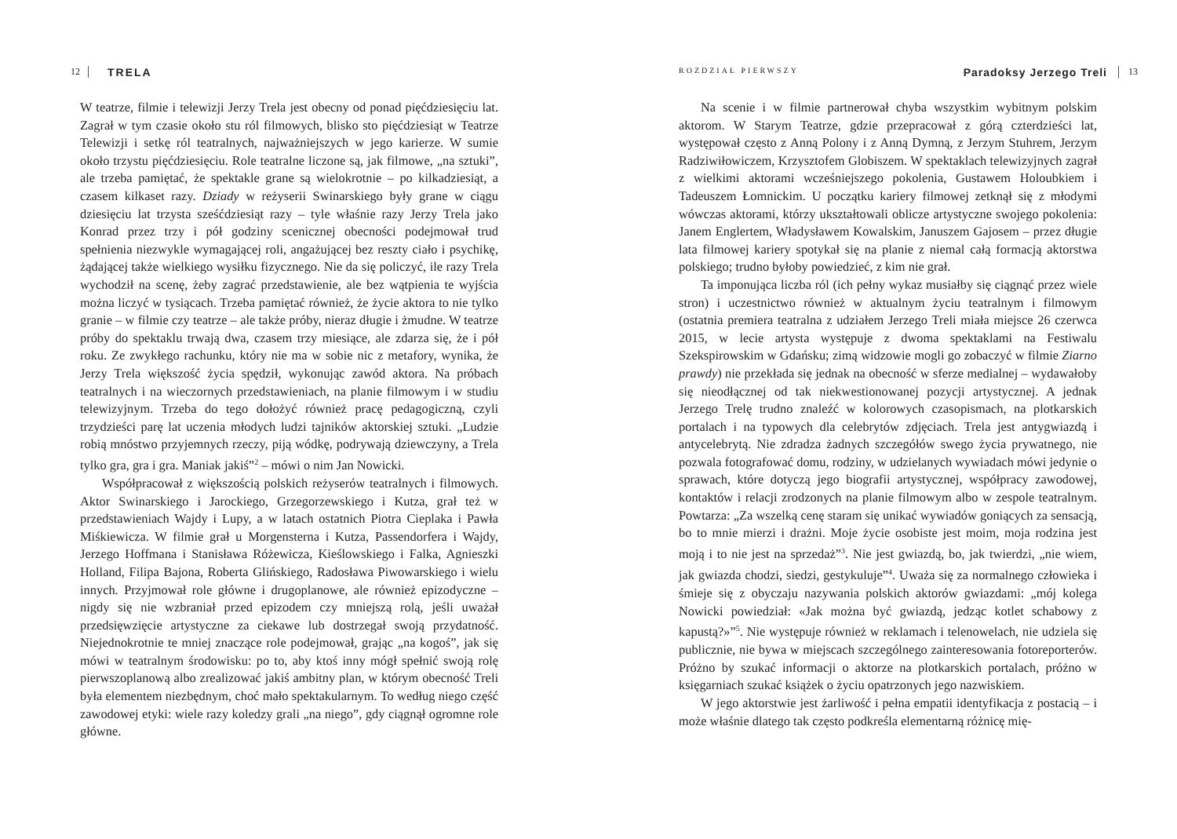12 TRELA
W teatrze, filmie i telewizji Jerzy Trela jest obecny od ponad pięćdziesięciu lat. Zagrał w tym czasie około stu ról filmowych, blisko sto pięćdziesiąt w Teatrze Telewizji i setkę ról teatralnych, najważniejszych w jego karierze. W sumie około trzystu pięćdziesięciu. Role teatralne liczone są, jak filmowe, „na sztuki”, ale trzeba pamiętać, że spektakle grane są wielokrotnie – po kilkadziesiąt, a czasem kilkaset razy. Dziady w reżyserii Swinarskiego były grane w ciągu dziesięciu lat trzysta sześćdziesiąt razy – tyle właśnie razy Jerzy Trela jako Konrad przez trzy i pół godziny scenicznej obecności podejmował trud spełnienia niezwykle wymagającej roli, angażującej bez reszty ciało i psychikę, żądającej także wielkiego wysiłku fizycznego. Nie da się policzyć, ile razy Trela wychodził na scenę, żeby zagrać przedstawienie, ale bez wątpienia te wyjścia można liczyć w tysiącach. Trzeba pamiętać również, że życie aktora to nie tylko granie – w filmie czy teatrze – ale także próby, nieraz długie i żmudne. W teatrze próby do spektaklu trwają dwa, czasem trzy miesiące, ale zdarza się, że i pół roku. Ze zwykłego rachunku, który nie ma w sobie nic z metafory, wynika, że Jerzy Trela większość życia spędził, wykonując zawód aktora. Na próbach teatralnych i na wieczornych przedstawieniach, na planie filmowym i w studiu telewizyjnym. Trzeba do tego dołożyć również pracę pedagogiczną, czyli trzydzieści parę lat uczenia młodych ludzi tajników aktorskiej sztuki. „Ludzie robią mnóstwo przyjemnych rzeczy, piją wódkę, podrywają dziewczyny, a Trela tylko gra, gra i gra. Maniak jakiś”<sup>2</sup> – mówi o nim Jan Nowicki.
Współpracował z większością polskich reżyserów teatralnych i filmowych. Aktor Swinarskiego i Jarockiego, Grzegorzewskiego i Kutza, grał też w przedstawieniach Wajdy i Lupy, a w latach ostatnich Piotra Cieplaka i Pawła Miśkiewicza. W filmie grał u Morgensterna i Kutza, Passendorfera i Wajdy, Jerzego Hoffmana i Stanisława Różewicza, Kieślowskiego i Falka, Agnieszki Holland, Filipa Bajona, Roberta Glińskiego, Radosława Piwowarskiego i wielu innych. Przyjmował role główne i drugoplanowe, ale również epizodyczne – nigdy się nie wzbraniał przed epizodem czy mniejszą rolą, jeśli uważał przedsięwzięcie artystyczne za ciekawe lub dostrzegał swoją przydatność. Niejednokrotnie te mniej znaczące role podejmował, grając „na kogoś”, jak się mówi w teatralnym środowisku: po to, aby ktoś inny mógł spełnić swoją rolę pierwszoplanową albo zrealizować jakiś ambitny plan, w którym obecność Treli była elementem niezbędnym, choć mało spektakularnym. To według niego część zawodowej etyki: wiele razy koledzy grali „na niego”, gdy ciągnął ogromne role główne.
ROZDZIAŁ PIERWSZY Paradoksy Jerzego Treli 13
Na scenie i w filmie partnerował chyba wszystkim wybitnym polskim aktorom. W Starym Teatrze, gdzie przepracował z górą czterdzieści lat, występował często z Anną Polony i z Anną Dymną, z Jerzym Stuhrem, Jerzym Radziwiłowiczem, Krzysztofem Globiszem. W spektaklach telewizyjnych zagrał z wielkimi aktorami wcześniejszego pokolenia, Gustawem Holoubkiem i Tadeuszem Łomnickim. U początku kariery filmowej zetknął się z młodymi wówczas aktorami, którzy ukształtowali oblicze artystyczne swojego pokolenia: Janem Englertem, Władysławem Kowalskim, Januszem Gajosem – przez długie lata filmowej kariery spotykał się na planie z niemal całą formacją aktorstwa polskiego; trudno byłoby powiedzieć, z kim nie grał.
Ta imponująca liczba ról (ich pełny wykaz musiałby się ciągnąć przez wiele stron) i uczestnictwo również w aktualnym życiu teatralnym i filmowym (ostatnia premiera teatralna z udziałem Jerzego Treli miała miejsce 26 czerwca 2015, w lecie artysta występuje z dwoma spektaklami na Festiwalu Szekspirowskim w Gdańsku; zimą widzowie mogli go zobaczyć w filmie Ziarno prawdy) nie przekłada się jednak na obecność w sferze medialnej – wydawałoby się nieodłącznej od tak niekwestionowanej pozycji artystycznej. A jednak Jerzego Trelę trudno znaleźć w kolorowych czasopismach, na plotkarskich portalach i na typowych dla celebrytów zdjęciach. Trela jest antygwiazdą i antycelebrytą. Nie zdradza żadnych szczegółów swego życia prywatnego, nie pozwala fotografować domu, rodziny, w udzielanych wywiadach mówi jedynie o sprawach, które dotyczą jego biografii artystycznej, współpracy zawodowej, kontaktów i relacji zrodzonych na planie filmowym albo w zespole teatralnym. Powtarza: „Za wszelką cenę staram się unikać wywiadów goniących za sensacją, bo to mnie mierzi i drażni. Moje życie osobiste jest moim, moja rodzina jest moją i to nie jest na sprzedaż”<sup>3</sup>. Nie jest gwiazdą, bo, jak twierdzi, „nie wiem, jak gwiazda chodzi, siedzi, gestykuluje”<sup>4</sup>. Uważa się za normalnego człowieka i śmieje się z obyczaju nazywania polskich aktorów gwiazdami: „mój kolega Nowicki powiedział: «Jak można być gwiazdą, jedząc kotlet schabowy z kapustą?»”<sup>5</sup>. Nie występuje również w reklamach i telenowelach, nie udziela się publicznie, nie bywa w miejscach szczególnego zainteresowania fotoreporterów. Próżno by szukać informacji o aktorze na plotkarskich portalach, próżno w księgarniach szukać książek o życiu opatrzonych jego nazwiskiem.
W jego aktorstwie jest żarliwość i pełna empatii identyfikacja z postacią – i może właśnie dlatego tak często podkreśla elementarną różnicę mię-